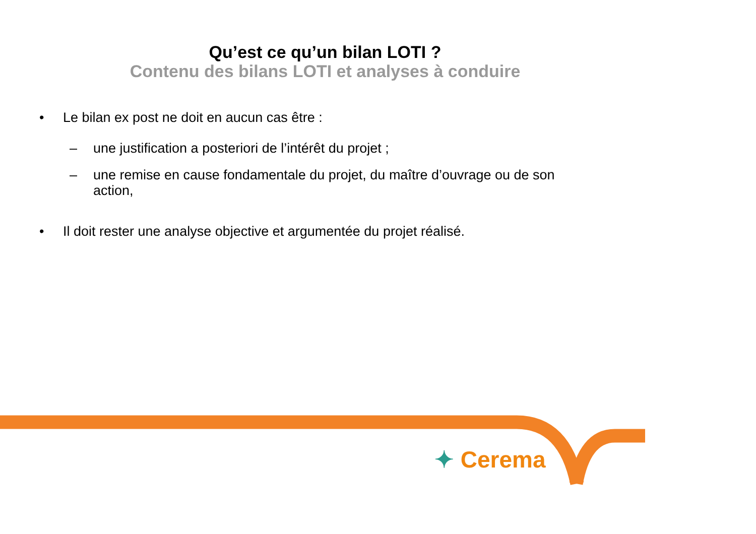Qu’est ce qu’un bilan LOTI ?
Contenu des bilans LOTI et analyses à conduire
• Le bilan ex post ne doit en aucun cas être :
– une justification a posteriori de l’intérêt du projet ;
– une remise en cause fondamentale du projet, du maître d’ouvrage ou de son action,
• Il doit rester une analyse objective et argumentée du projet réalisé.
✦ Cerema